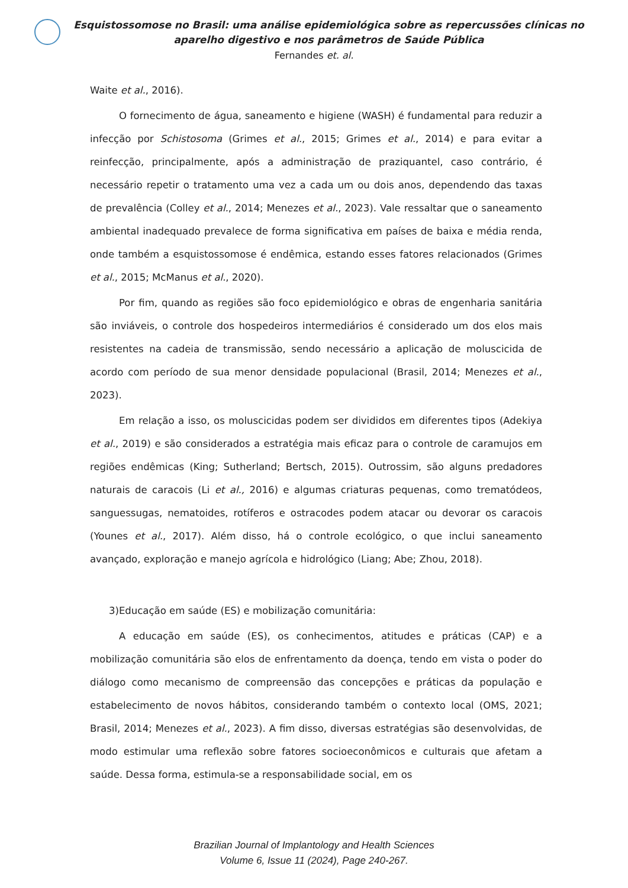Esquistossomose no Brasil: uma análise epidemiológica sobre as repercussões clínicas no aparelho digestivo e nos parâmetros de Saúde Pública
Fernandes et. al.
Waite et al., 2016).
O fornecimento de água, saneamento e higiene (WASH) é fundamental para reduzir a infecção por Schistosoma (Grimes et al., 2015; Grimes et al., 2014) e para evitar a reinfecção, principalmente, após a administração de praziquantel, caso contrário, é necessário repetir o tratamento uma vez a cada um ou dois anos, dependendo das taxas de prevalência (Colley et al., 2014; Menezes et al., 2023). Vale ressaltar que o saneamento ambiental inadequado prevalece de forma significativa em países de baixa e média renda, onde também a esquistossomose é endêmica, estando esses fatores relacionados (Grimes et al., 2015; McManus et al., 2020).
Por fim, quando as regiões são foco epidemiológico e obras de engenharia sanitária são inviáveis, o controle dos hospedeiros intermediários é considerado um dos elos mais resistentes na cadeia de transmissão, sendo necessário a aplicação de moluscicida de acordo com período de sua menor densidade populacional (Brasil, 2014; Menezes et al., 2023).
Em relação a isso, os moluscicidas podem ser divididos em diferentes tipos (Adekiya et al., 2019) e são considerados a estratégia mais eficaz para o controle de caramujos em regiões endêmicas (King; Sutherland; Bertsch, 2015). Outrossim, são alguns predadores naturais de caracois (Li et al., 2016) e algumas criaturas pequenas, como trematódeos, sanguessugas, nematoides, rotíferos e ostracodes podem atacar ou devorar os caracois (Younes et al., 2017). Além disso, há o controle ecológico, o que inclui saneamento avançado, exploração e manejo agrícola e hidrológico (Liang; Abe; Zhou, 2018).
3)Educação em saúde (ES) e mobilização comunitária:
A educação em saúde (ES), os conhecimentos, atitudes e práticas (CAP) e a mobilização comunitária são elos de enfrentamento da doença, tendo em vista o poder do diálogo como mecanismo de compreensão das concepções e práticas da população e estabelecimento de novos hábitos, considerando também o contexto local (OMS, 2021; Brasil, 2014; Menezes et al., 2023). A fim disso, diversas estratégias são desenvolvidas, de modo estimular uma reflexão sobre fatores socioeconômicos e culturais que afetam a saúde. Dessa forma, estimula-se a responsabilidade social, em os
Brazilian Journal of Implantology and Health Sciences
Volume 6, Issue 11 (2024), Page 240-267.